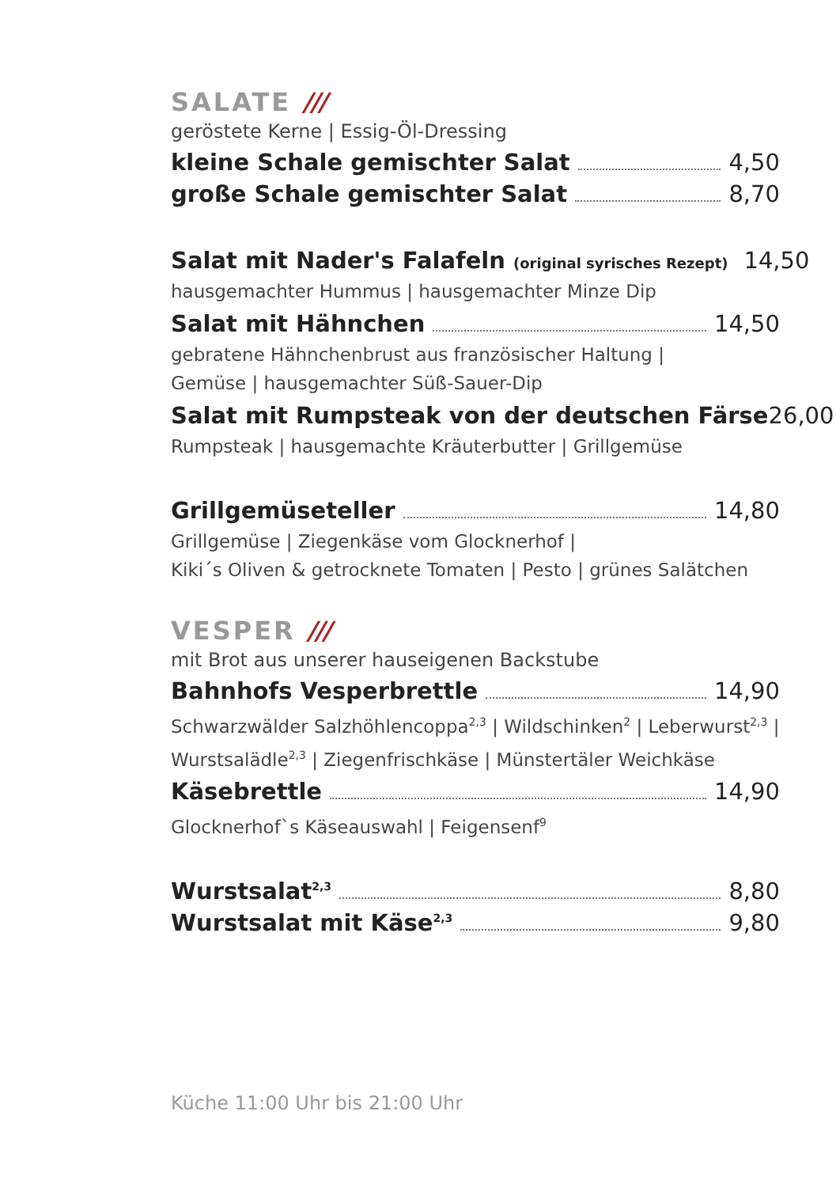SALATE ///
geröstete Kerne | Essig-Öl-Dressing
kleine Schale gemischter Salat 4,50
große Schale gemischter Salat 8,70
Salat mit Nader's Falafeln (original syrisches Rezept) 14,50
hausgemachter Hummus | hausgemachter Minze Dip
Salat mit Hähnchen 14,50
gebratene Hähnchenbrust aus französischer Haltung |
Gemüse | hausgemachter Süß-Sauer-Dip
Salat mit Rumpsteak von der deutschen Färse 26,00
Rumpsteak | hausgemachte Kräuterbutter | Grillgemüse
Grillgemüseteller 14,80
Grillgemüse | Ziegenkäse vom Glocknerhof |
Kiki´s Oliven & getrocknete Tomaten | Pesto | grünes Salätchen
VESPER ///
mit Brot aus unserer hauseigenen Backstube
Bahnhofs Vesperbrettle 14,90
Schwarzwälder Salzhöhlencoppa<sup>2,3</sup> | Wildschinken<sup>2</sup> | Leberwurst<sup>2,3</sup> |
Wurstsalädle<sup>2,3</sup> | Ziegenfrischkäse | Münstertäler Weichkäse
Käsebrettle 14,90
Glocknerhof`s Käseauswahl | Feigensenf<sup>9</sup>
Wurstsalat<sup>2,3</sup> 8,80
Wurstsalat mit Käse<sup>2,3</sup> 9,80
Küche 11:00 Uhr bis 21:00 Uhr